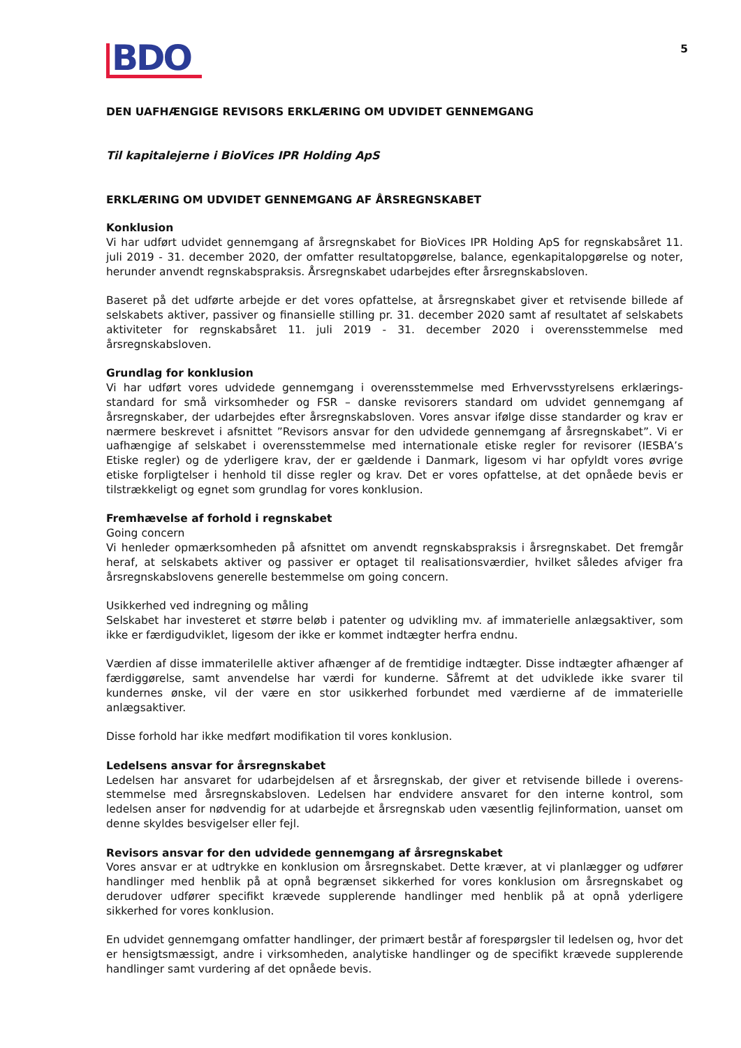BDO
5
DEN UAFHÆNGIGE REVISORS ERKLÆRING OM UDVIDET GENNEMGANG
Til kapitalejerne i BioVices IPR Holding ApS
ERKLÆRING OM UDVIDET GENNEMGANG AF ÅRSREGNSKABET
Konklusion
Vi har udført udvidet gennemgang af årsregnskabet for BioVices IPR Holding ApS for regnskabsåret 11. juli 2019 - 31. december 2020, der omfatter resultatopgørelse, balance, egenkapitalopgørelse og noter, herunder anvendt regnskabspraksis. Årsregnskabet udarbejdes efter årsregnskabsloven.
Baseret på det udførte arbejde er det vores opfattelse, at årsregnskabet giver et retvisende billede af selskabets aktiver, passiver og finansielle stilling pr. 31. december 2020 samt af resultatet af selskabets aktiviteter for regnskabsåret 11. juli 2019 - 31. december 2020 i overensstemmelse med årsregnskabsloven.
Grundlag for konklusion
Vi har udført vores udvidede gennemgang i overensstemmelse med Erhvervsstyrelsens erklærings­standard for små virksomheder og FSR – danske revisorers standard om udvidet gennemgang af årsregnskaber, der udarbejdes efter årsregnskabsloven. Vores ansvar ifølge disse standarder og krav er nærmere beskrevet i afsnittet ”Revisors ansvar for den udvidede gennemgang af årsregnskabet”. Vi er uafhængige af selskabet i overensstemmelse med internationale etiske regler for revisorer (IESBA’s Etiske regler) og de yderligere krav, der er gældende i Danmark, ligesom vi har opfyldt vores øvrige etiske forpligtelser i henhold til disse regler og krav. Det er vores opfattelse, at det opnåede bevis er tilstrækkeligt og egnet som grundlag for vores konklusion.
Fremhævelse af forhold i regnskabet
Going concern
Vi henleder opmærksomheden på afsnittet om anvendt regnskabspraksis i årsregnskabet. Det fremgår heraf, at selskabets aktiver og passiver er optaget til realisationsværdier, hvilket således afviger fra årsregnskabslovens generelle bestemmelse om going concern.
Usikkerhed ved indregning og måling
Selskabet har investeret et større beløb i patenter og udvikling mv. af immaterielle anlægsaktiver, som ikke er færdigudviklet, ligesom der ikke er kommet indtægter herfra endnu.
Værdien af disse immaterilelle aktiver afhænger af de fremtidige indtægter. Disse indtægter afhænger af færdiggørelse, samt anvendelse har værdi for kunderne. Såfremt at det udviklede ikke svarer til kundernes ønske, vil der være en stor usikkerhed forbundet med værdierne af de immaterielle anlægsaktiver.
Disse forhold har ikke medført modifikation til vores konklusion.
Ledelsens ansvar for årsregnskabet
Ledelsen har ansvaret for udarbejdelsen af et årsregnskab, der giver et retvisende billede i overens­stemmelse med årsregnskabsloven. Ledelsen har endvidere ansvaret for den interne kontrol, som ledelsen anser for nødvendig for at udarbejde et årsregnskab uden væsentlig fejlinformation, uanset om denne skyldes besvigelser eller fejl.
Revisors ansvar for den udvidede gennemgang af årsregnskabet
Vores ansvar er at udtrykke en konklusion om årsregnskabet. Dette kræver, at vi planlægger og udfører handlinger med henblik på at opnå begrænset sikkerhed for vores konklusion om årsregnskabet og derudover udfører specifikt krævede supplerende handlinger med henblik på at opnå yderligere sikkerhed for vores konklusion.
En udvidet gennemgang omfatter handlinger, der primært består af forespørgsler til ledelsen og, hvor det er hensigtsmæssigt, andre i virksomheden, analytiske handlinger og de specifikt krævede supplerende handlinger samt vurdering af det opnåede bevis.